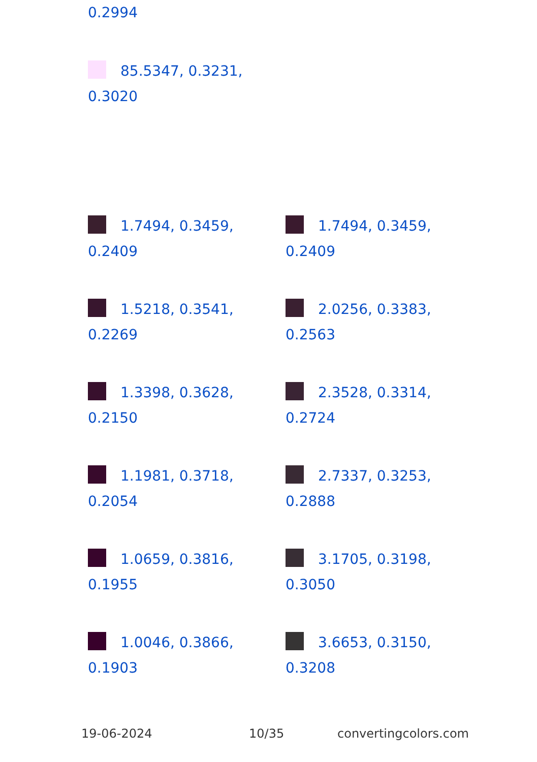0.2994
85.5347, 0.3231, 0.3020
1.7494, 0.3459, 0.2409
1.7494, 0.3459, 0.2409
1.5218, 0.3541, 0.2269
2.0256, 0.3383, 0.2563
1.3398, 0.3628, 0.2150
2.3528, 0.3314, 0.2724
1.1981, 0.3718, 0.2054
2.7337, 0.3253, 0.2888
1.0659, 0.3816, 0.1955
3.1705, 0.3198, 0.3050
1.0046, 0.3866, 0.1903
3.6653, 0.3150, 0.3208
19-06-2024 10/35 convertingcolors.com